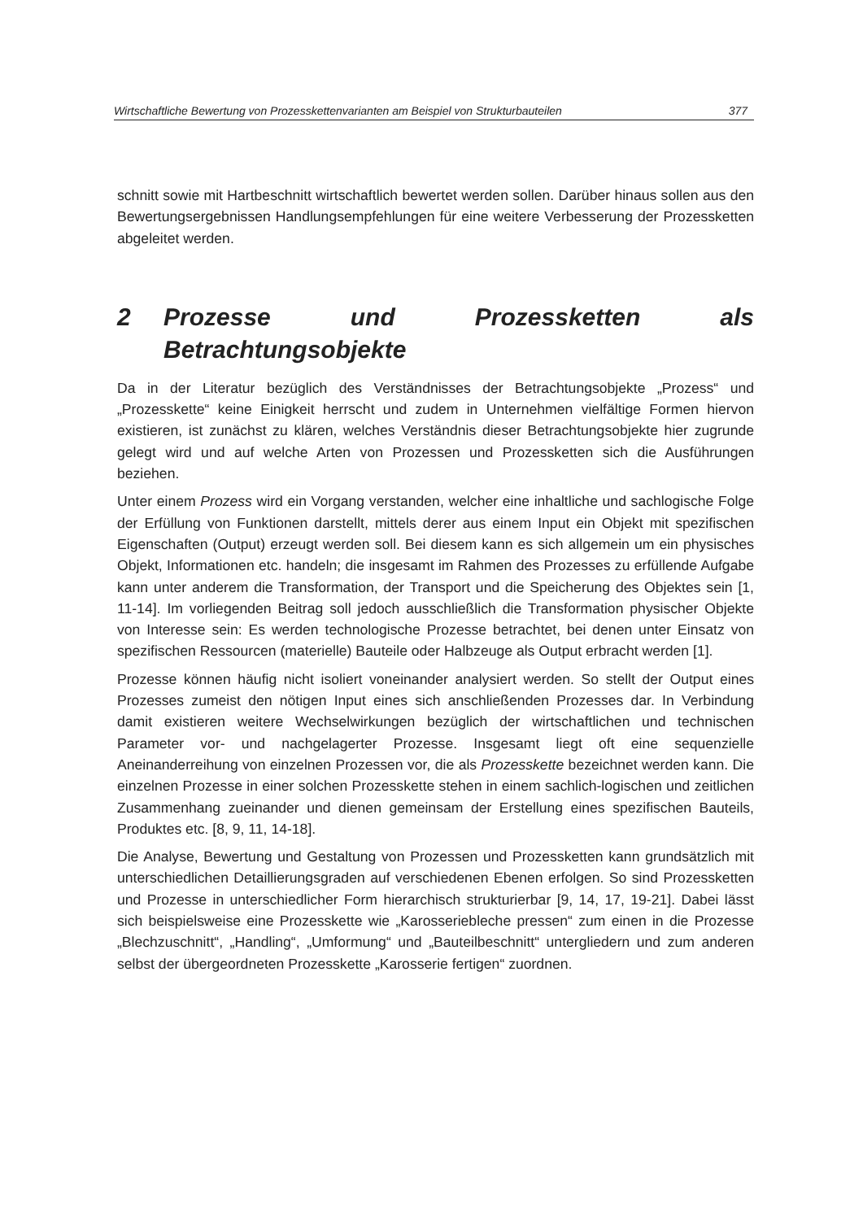Wirtschaftliche Bewertung von Prozesskettenvarianten am Beispiel von Strukturbauteilen 377
schnitt sowie mit Hartbeschnitt wirtschaftlich bewertet werden sollen. Darüber hinaus sollen aus den Bewertungsergebnissen Handlungsempfehlungen für eine weitere Verbesserung der Prozessketten abgeleitet werden.
2 Prozesse und Prozessketten als Betrachtungsobjekte
Da in der Literatur bezüglich des Verständnisses der Betrachtungsobjekte „Prozess“ und „Prozesskette“ keine Einigkeit herrscht und zudem in Unternehmen vielfältige Formen hiervon existieren, ist zunächst zu klären, welches Verständnis dieser Betrachtungsobjekte hier zugrunde gelegt wird und auf welche Arten von Prozessen und Prozessketten sich die Ausführungen beziehen.
Unter einem Prozess wird ein Vorgang verstanden, welcher eine inhaltliche und sachlogische Folge der Erfüllung von Funktionen darstellt, mittels derer aus einem Input ein Objekt mit spezifischen Eigenschaften (Output) erzeugt werden soll. Bei diesem kann es sich allgemein um ein physisches Objekt, Informationen etc. handeln; die insgesamt im Rahmen des Prozesses zu erfüllende Aufgabe kann unter anderem die Transformation, der Transport und die Speicherung des Objektes sein [1, 11-14]. Im vorliegenden Beitrag soll jedoch ausschließlich die Transformation physischer Objekte von Interesse sein: Es werden technologische Prozesse betrachtet, bei denen unter Einsatz von spezifischen Ressourcen (materielle) Bauteile oder Halbzeuge als Output erbracht werden [1].
Prozesse können häufig nicht isoliert voneinander analysiert werden. So stellt der Output eines Prozesses zumeist den nötigen Input eines sich anschließenden Prozesses dar. In Verbindung damit existieren weitere Wechselwirkungen bezüglich der wirtschaftlichen und technischen Parameter vor- und nachgelagerter Prozesse. Insgesamt liegt oft eine sequenzielle Aneinanderreihung von einzelnen Prozessen vor, die als Prozesskette bezeichnet werden kann. Die einzelnen Prozesse in einer solchen Prozesskette stehen in einem sachlich-logischen und zeitlichen Zusammenhang zueinander und dienen gemeinsam der Erstellung eines spezifischen Bauteils, Produktes etc. [8, 9, 11, 14-18].
Die Analyse, Bewertung und Gestaltung von Prozessen und Prozessketten kann grundsätzlich mit unterschiedlichen Detaillierungsgraden auf verschiedenen Ebenen erfolgen. So sind Prozessketten und Prozesse in unterschiedlicher Form hierarchisch strukturierbar [9, 14, 17, 19-21]. Dabei lässt sich beispielsweise eine Prozesskette wie „Karosseriebleche pressen“ zum einen in die Prozesse „Blechzuschnitt“, „Handling“, „Umformung“ und „Bauteilbeschnitt“ untergliedern und zum anderen selbst der übergeordneten Prozesskette „Karosserie fertigen“ zuordnen.